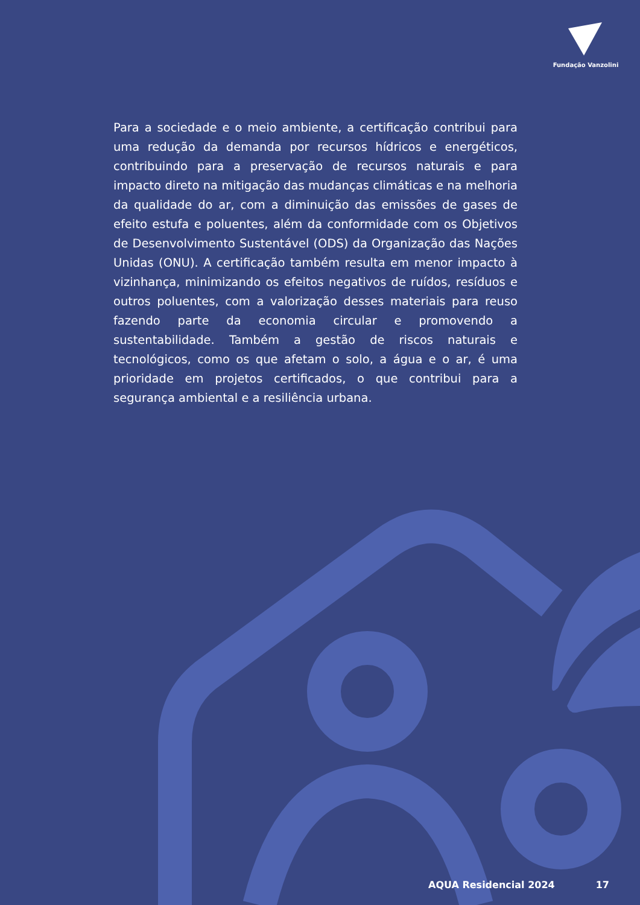Fundação Vanzolini
Para a sociedade e o meio ambiente, a certificação contribui para uma redução da demanda por recursos hídricos e energéticos, contribuindo para a preservação de recursos naturais e para impacto direto na mitigação das mudanças climáticas e na melhoria da qualidade do ar, com a diminuição das emissões de gases de efeito estufa e poluentes, além da conformidade com os Objetivos de Desenvolvimento Sustentável (ODS) da Organização das Nações Unidas (ONU). A certificação também resulta em menor impacto à vizinhança, minimizando os efeitos negativos de ruídos, resíduos e outros poluentes, com a valorização desses materiais para reuso fazendo parte da economia circular e promovendo a sustentabilidade. Também a gestão de riscos naturais e tecnológicos, como os que afetam o solo, a água e o ar, é uma prioridade em projetos certificados, o que contribui para a segurança ambiental e a resiliência urbana.
AQUA Residencial 2024 17